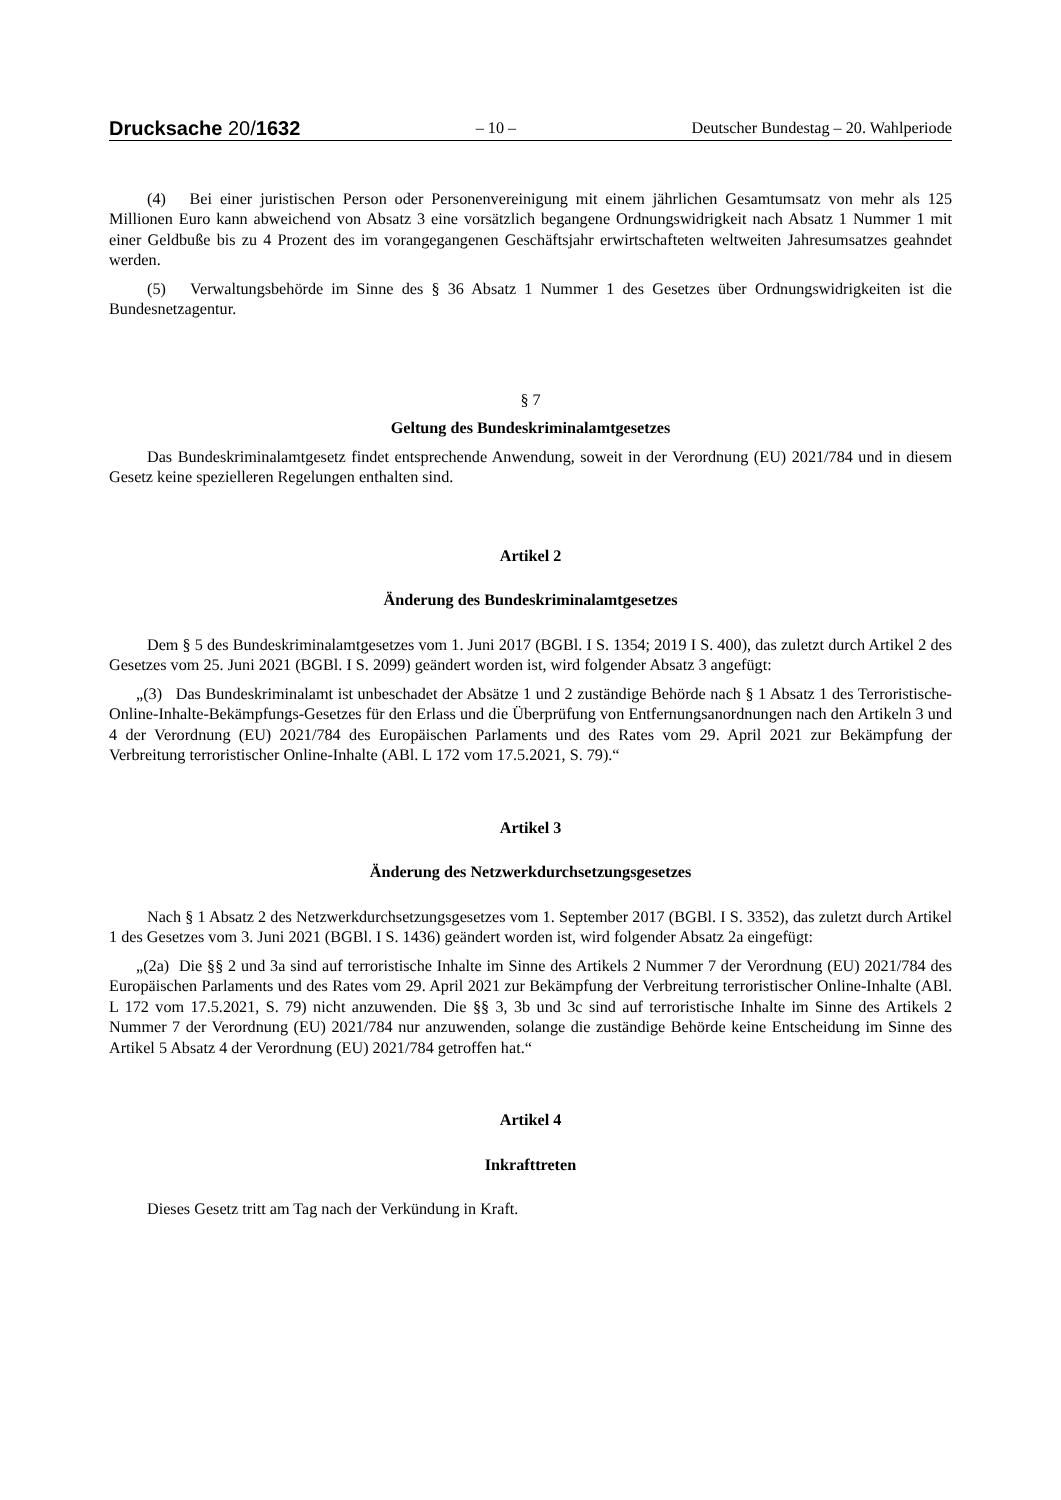Drucksache 20/1632 – 10 – Deutscher Bundestag – 20. Wahlperiode
(4) Bei einer juristischen Person oder Personenvereinigung mit einem jährlichen Gesamtumsatz von mehr als 125 Millionen Euro kann abweichend von Absatz 3 eine vorsätzlich begangene Ordnungswidrigkeit nach Absatz 1 Nummer 1 mit einer Geldbuße bis zu 4 Prozent des im vorangegangenen Geschäftsjahr erwirtschafteten weltweiten Jahresumsatzes geahndet werden.
(5) Verwaltungsbehörde im Sinne des § 36 Absatz 1 Nummer 1 des Gesetzes über Ordnungswidrigkeiten ist die Bundesnetzagentur.
§ 7
Geltung des Bundeskriminalamtgesetzes
Das Bundeskriminalamtgesetz findet entsprechende Anwendung, soweit in der Verordnung (EU) 2021/784 und in diesem Gesetz keine spezielleren Regelungen enthalten sind.
Artikel 2
Änderung des Bundeskriminalamtgesetzes
Dem § 5 des Bundeskriminalamtgesetzes vom 1. Juni 2017 (BGBl. I S. 1354; 2019 I S. 400), das zuletzt durch Artikel 2 des Gesetzes vom 25. Juni 2021 (BGBl. I S. 2099) geändert worden ist, wird folgender Absatz 3 angefügt:
„(3) Das Bundeskriminalamt ist unbeschadet der Absätze 1 und 2 zuständige Behörde nach § 1 Absatz 1 des Terroristische-Online-Inhalte-Bekämpfungs-Gesetzes für den Erlass und die Überprüfung von Entfernungsanordnungen nach den Artikeln 3 und 4 der Verordnung (EU) 2021/784 des Europäischen Parlaments und des Rates vom 29. April 2021 zur Bekämpfung der Verbreitung terroristischer Online-Inhalte (ABl. L 172 vom 17.5.2021, S. 79).“
Artikel 3
Änderung des Netzwerkdurchsetzungsgesetzes
Nach § 1 Absatz 2 des Netzwerkdurchsetzungsgesetzes vom 1. September 2017 (BGBl. I S. 3352), das zuletzt durch Artikel 1 des Gesetzes vom 3. Juni 2021 (BGBl. I S. 1436) geändert worden ist, wird folgender Absatz 2a eingefügt:
„(2a) Die §§ 2 und 3a sind auf terroristische Inhalte im Sinne des Artikels 2 Nummer 7 der Verordnung (EU) 2021/784 des Europäischen Parlaments und des Rates vom 29. April 2021 zur Bekämpfung der Verbreitung terroristischer Online-Inhalte (ABl. L 172 vom 17.5.2021, S. 79) nicht anzuwenden. Die §§ 3, 3b und 3c sind auf terroristische Inhalte im Sinne des Artikels 2 Nummer 7 der Verordnung (EU) 2021/784 nur anzuwenden, solange die zuständige Behörde keine Entscheidung im Sinne des Artikel 5 Absatz 4 der Verordnung (EU) 2021/784 getroffen hat.“
Artikel 4
Inkrafttreten
Dieses Gesetz tritt am Tag nach der Verkündung in Kraft.